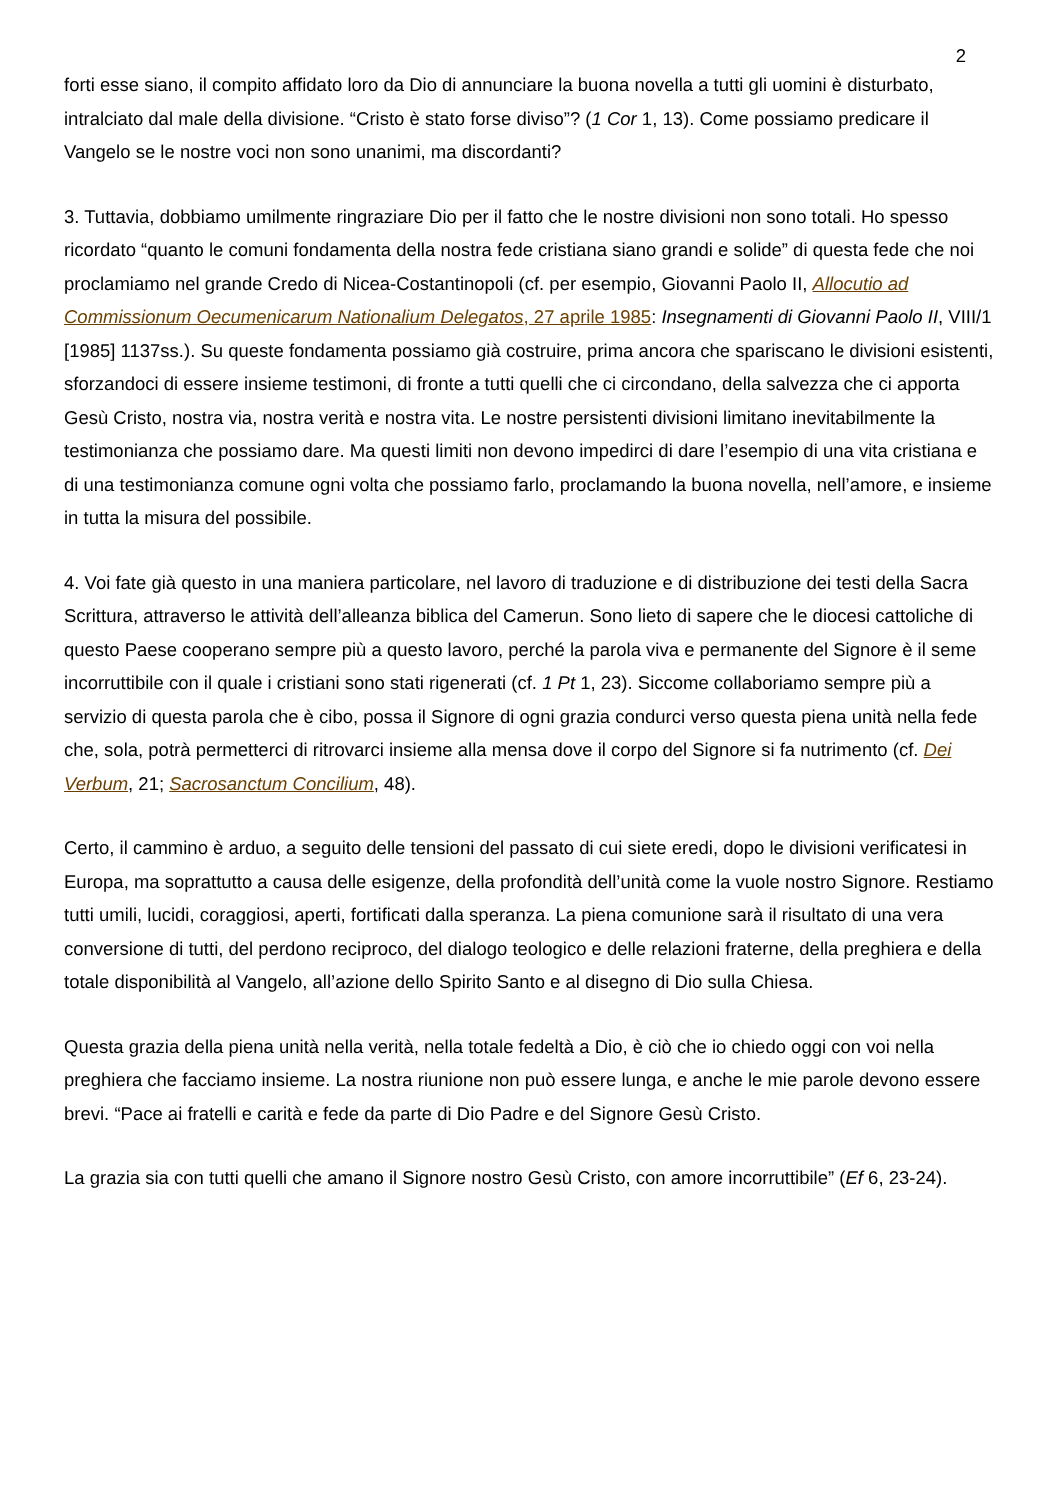2
forti esse siano, il compito affidato loro da Dio di annunciare la buona novella a tutti gli uomini è disturbato, intralciato dal male della divisione. “Cristo è stato forse diviso”? (1 Cor 1, 13). Come possiamo predicare il Vangelo se le nostre voci non sono unanimi, ma discordanti?
3. Tuttavia, dobbiamo umilmente ringraziare Dio per il fatto che le nostre divisioni non sono totali. Ho spesso ricordato “quanto le comuni fondamenta della nostra fede cristiana siano grandi e solide” di questa fede che noi proclamiamo nel grande Credo di Nicea-Costantinopoli (cf. per esempio, Giovanni Paolo II, Allocutio ad Commissionum Oecumenicarum Nationalium Delegatos, 27 aprile 1985: Insegnamenti di Giovanni Paolo II, VIII/1 [1985] 1137ss.). Su queste fondamenta possiamo già costruire, prima ancora che spariscano le divisioni esistenti, sforzandoci di essere insieme testimoni, di fronte a tutti quelli che ci circondano, della salvezza che ci apporta Gesù Cristo, nostra via, nostra verità e nostra vita. Le nostre persistenti divisioni limitano inevitabilmente la testimonianza che possiamo dare. Ma questi limiti non devono impedirci di dare l’esempio di una vita cristiana e di una testimonianza comune ogni volta che possiamo farlo, proclamando la buona novella, nell’amore, e insieme in tutta la misura del possibile.
4. Voi fate già questo in una maniera particolare, nel lavoro di traduzione e di distribuzione dei testi della Sacra Scrittura, attraverso le attività dell’alleanza biblica del Camerun. Sono lieto di sapere che le diocesi cattoliche di questo Paese cooperano sempre più a questo lavoro, perché la parola viva e permanente del Signore è il seme incorruttibile con il quale i cristiani sono stati rigenerati (cf. 1 Pt 1, 23). Siccome collaboriamo sempre più a servizio di questa parola che è cibo, possa il Signore di ogni grazia condurci verso questa piena unità nella fede che, sola, potrà permetterci di ritrovarci insieme alla mensa dove il corpo del Signore si fa nutrimento (cf. Dei Verbum, 21; Sacrosanctum Concilium, 48).
Certo, il cammino è arduo, a seguito delle tensioni del passato di cui siete eredi, dopo le divisioni verificatesi in Europa, ma soprattutto a causa delle esigenze, della profondità dell’unità come la vuole nostro Signore. Restiamo tutti umili, lucidi, coraggiosi, aperti, fortificati dalla speranza. La piena comunione sarà il risultato di una vera conversione di tutti, del perdono reciproco, del dialogo teologico e delle relazioni fraterne, della preghiera e della totale disponibilità al Vangelo, all’azione dello Spirito Santo e al disegno di Dio sulla Chiesa.
Questa grazia della piena unità nella verità, nella totale fedeltà a Dio, è ciò che io chiedo oggi con voi nella preghiera che facciamo insieme. La nostra riunione non può essere lunga, e anche le mie parole devono essere brevi. “Pace ai fratelli e carità e fede da parte di Dio Padre e del Signore Gesù Cristo.
La grazia sia con tutti quelli che amano il Signore nostro Gesù Cristo, con amore incorruttibile” (Ef 6, 23-24).